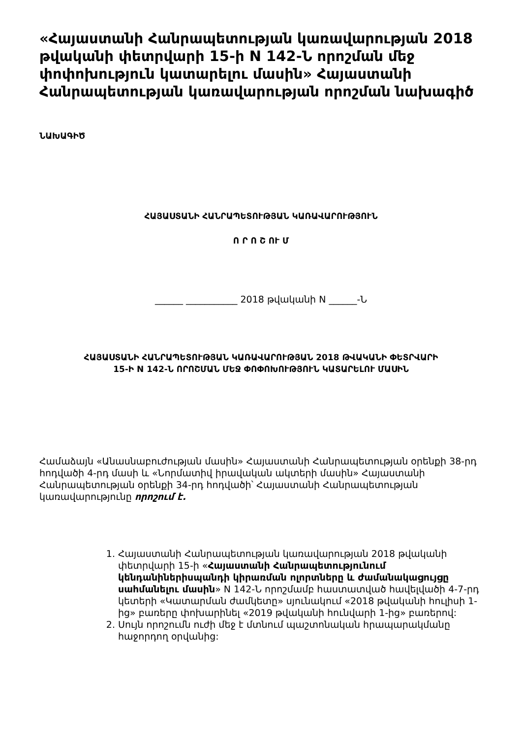«Հայաստանի Հանրապետության կառավարության 2018 թվականի փետրվարի 15-ի N 142-Ն որոշման մեջ փոփոխություն կատարելու մասին» Հայաստանի Հանրապետության կառավարության որոշման նախագիծ
ՆԱԽԱԳԻԾ
ՀԱՅԱՍՏԱՆԻ ՀԱՆՐԱՊԵՏՈՒԹՅԱՆ ԿԱՌԱՎԱՐՈՒԹՅՈՒՆ
Ո Ր Ո Շ ՈՒ Մ
______ ___________ 2018 թվականի N ______-Ն
ՀԱՅԱՍՏԱՆԻ ՀԱՆՐԱՊԵՏՈՒԹՅԱՆ ԿԱՌԱՎԱՐՈՒԹՅԱՆ 2018 ԹՎԱԿԱՆԻ ՓԵՏՐՎԱՐԻ
15-Ի N 142-Ն ՈՐՈՇՄԱՆ ՄԵՋ ՓՈՓՈԽՈՒԹՅՈՒՆ ԿԱՏԱՐԵԼՈՒ ՄԱՍԻՆ
Համաձայն «Անասնաբուժության մասին» Հայաստանի Հանրապետության օրենքի 38-րդ հոդվածի 4-րդ մասի և «Նորմատիվ իրավական ակտերի մասին» Հայաստանի Հանրապետության օրենքի 34-րդ հոդվածի՝ Հայաստանի Հանրապետության կառավարությունը որոշում է.
1. Հայաստանի Հանրապետության կառավարության 2018 թվականի փետրվարի 15-ի «Հայաստանի Հանրապետությունում կենդանիներիսպանդի կիրառման ոլորտները և ժամանակացույցը սահմանելու մասին» N 142-Ն որոշմամբ հաստատված հավելվածի 4-7-րդ կետերի «Կատարման ժամկետը» սյունակում «2018 թվականի հուլիսի 1-ից» բառերը փոխարինել «2019 թվականի հունվարի 1-ից» բառերով:
2. Սույն որոշումն ուժի մեջ է մտնում պաշտոնական հրապարակմանը հաջորդող օրվանից: